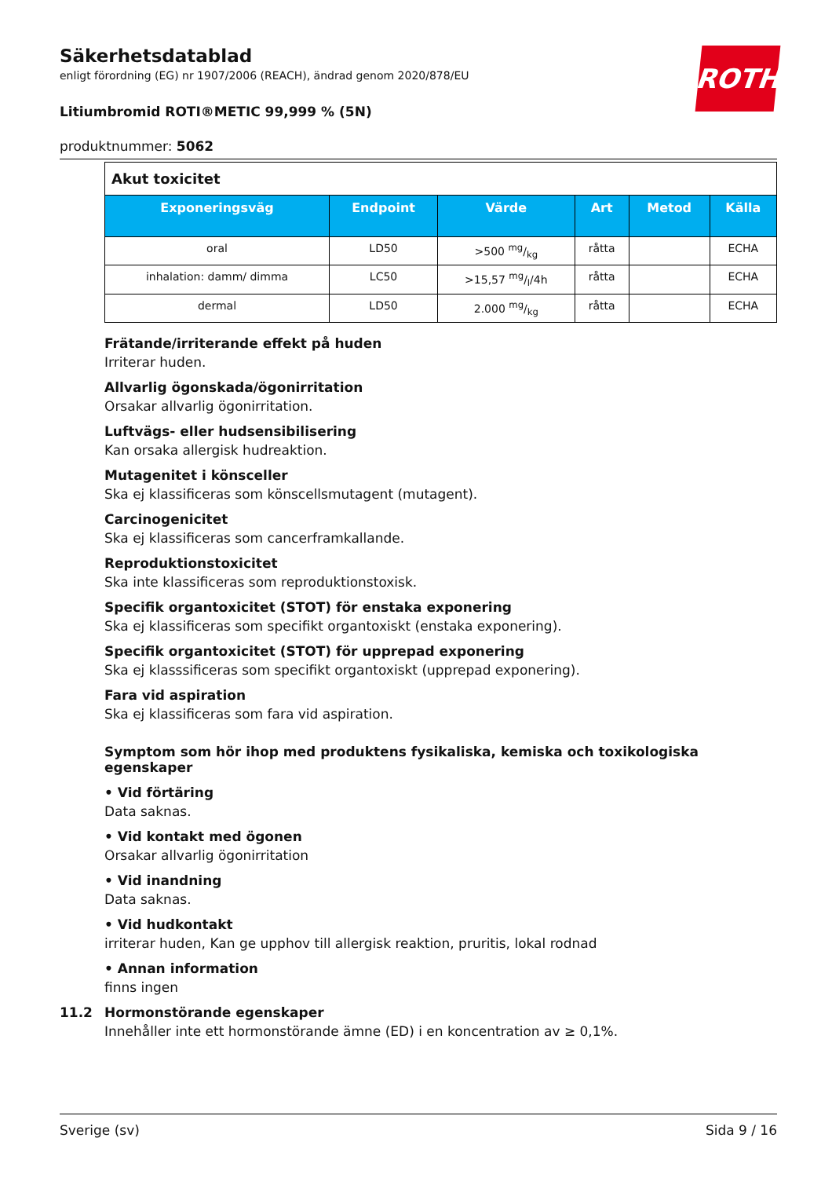ROTH
Säkerhetsdatablad
enligt förordning (EG) nr 1907/2006 (REACH), ändrad genom 2020/878/EU
Litiumbromid ROTI®METIC 99,999 % (5N)
produktnummer: 5062
| Akut toxicitet | | | | | |
| Exponeringsväg | Endpoint | Värde | Art | Metod | Källa |
| oral | LD50 | >500 mg/kg | råtta | | ECHA |
| inhalation: damm/ dimma | LC50 | >15,57 mg/l/4h | råtta | | ECHA |
| dermal | LD50 | 2.000 mg/kg | råtta | | ECHA |
Frätande/irriterande effekt på huden
Irriterar huden.
Allvarlig ögonskada/ögonirritation
Orsakar allvarlig ögonirritation.
Luftvägs- eller hudsensibilisering
Kan orsaka allergisk hudreaktion.
Mutagenitet i könsceller
Ska ej klassificeras som könscellsmutagent (mutagent).
Carcinogenicitet
Ska ej klassificeras som cancerframkallande.
Reproduktionstoxicitet
Ska inte klassificeras som reproduktionstoxisk.
Specifik organtoxicitet (STOT) för enstaka exponering
Ska ej klassificeras som specifikt organtoxiskt (enstaka exponering).
Specifik organtoxicitet (STOT) för upprepad exponering
Ska ej klasssificeras som specifikt organtoxiskt (upprepad exponering).
Fara vid aspiration
Ska ej klassificeras som fara vid aspiration.
Symptom som hör ihop med produktens fysikaliska, kemiska och toxikologiska egenskaper
• Vid förtäring
Data saknas.
• Vid kontakt med ögonen
Orsakar allvarlig ögonirritation
• Vid inandning
Data saknas.
• Vid hudkontakt
irriterar huden, Kan ge upphov till allergisk reaktion, pruritis, lokal rodnad
• Annan information
finns ingen
11.2 Hormonstörande egenskaper
Innehåller inte ett hormonstörande ämne (ED) i en koncentration av ≥ 0,1%.
Sverige (sv) Sida 9 / 16